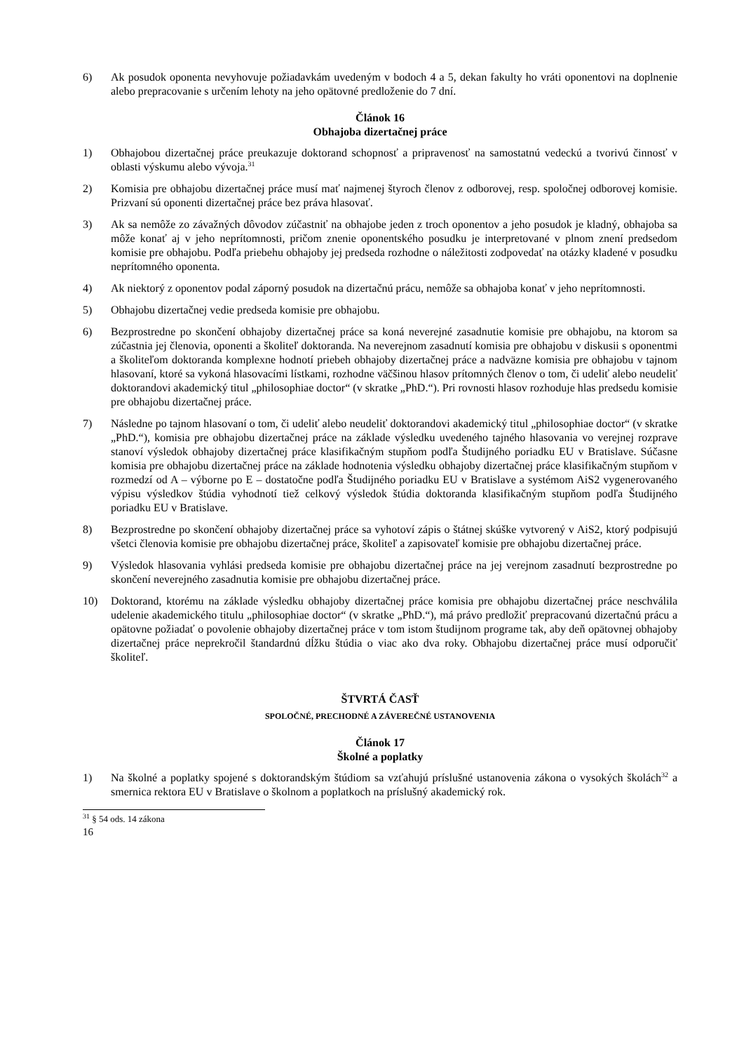6) Ak posudok oponenta nevyhovuje požiadavkám uvedeným v bodoch 4 a 5, dekan fakulty ho vráti oponentovi na doplnenie alebo prepracovanie s určením lehoty na jeho opätovné predloženie do 7 dní.
Článok 16
Obhajoba dizertačnej práce
1) Obhajobou dizertačnej práce preukazuje doktorand schopnosť a pripravenosť na samostatnú vedeckú a tvorivú činnosť v oblasti výskumu alebo vývoja.<sup>31</sup>
2) Komisia pre obhajobu dizertačnej práce musí mať najmenej štyroch členov z odborovej, resp. spoločnej odborovej komisie. Prizvaní sú oponenti dizertačnej práce bez práva hlasovať.
3) Ak sa nemôže zo závažných dôvodov zúčastniť na obhajobe jeden z troch oponentov a jeho posudok je kladný, obhajoba sa môže konať aj v jeho neprítomnosti, pričom znenie oponentského posudku je interpretované v plnom znení predsedom komisie pre obhajobu. Podľa priebehu obhajoby jej predseda rozhodne o náležitosti zodpovedať na otázky kladené v posudku neprítomného oponenta.
4) Ak niektorý z oponentov podal záporný posudok na dizertačnú prácu, nemôže sa obhajoba konať v jeho neprítomnosti.
5) Obhajobu dizertačnej vedie predseda komisie pre obhajobu.
6) Bezprostredne po skončení obhajoby dizertačnej práce sa koná neverejné zasadnutie komisie pre obhajobu, na ktorom sa zúčastnia jej členovia, oponenti a školiteľ doktoranda. Na neverejnom zasadnutí komisia pre obhajobu v diskusii s oponentmi a školiteľom doktoranda komplexne hodnotí priebeh obhajoby dizertačnej práce a nadväzne komisia pre obhajobu v tajnom hlasovaní, ktoré sa vykoná hlasovacími lístkami, rozhodne väčšinou hlasov prítomných členov o tom, či udeliť alebo neudeliť doktorandovi akademický titul „philosophiae doctor“ (v skratke „PhD.“). Pri rovnosti hlasov rozhoduje hlas predsedu komisie pre obhajobu dizertačnej práce.
7) Následne po tajnom hlasovaní o tom, či udeliť alebo neudeliť doktorandovi akademický titul „philosophiae doctor“ (v skratke „PhD.“), komisia pre obhajobu dizertačnej práce na základe výsledku uvedeného tajného hlasovania vo verejnej rozprave stanoví výsledok obhajoby dizertačnej práce klasifikačným stupňom podľa Študijného poriadku EU v Bratislave. Súčasne komisia pre obhajobu dizertačnej práce na základe hodnotenia výsledku obhajoby dizertačnej práce klasifikačným stupňom v rozmedzí od A – výborne po E – dostatočne podľa Študijného poriadku EU v Bratislave a systémom AiS2 vygenerovaného výpisu výsledkov štúdia vyhodnotí tiež celkový výsledok štúdia doktoranda klasifikačným stupňom podľa Študijného poriadku EU v Bratislave.
8) Bezprostredne po skončení obhajoby dizertačnej práce sa vyhotoví zápis o štátnej skúške vytvorený v AiS2, ktorý podpisujú všetci členovia komisie pre obhajobu dizertačnej práce, školiteľ a zapisovateľ komisie pre obhajobu dizertačnej práce.
9) Výsledok hlasovania vyhlási predseda komisie pre obhajobu dizertačnej práce na jej verejnom zasadnutí bezprostredne po skončení neverejného zasadnutia komisie pre obhajobu dizertačnej práce.
10) Doktorand, ktorému na základe výsledku obhajoby dizertačnej práce komisia pre obhajobu dizertačnej práce neschválila udelenie akademického titulu „philosophiae doctor“ (v skratke „PhD.“), má právo predložiť prepracovanú dizertačnú prácu a opätovne požiadať o povolenie obhajoby dizertačnej práce v tom istom študijnom programe tak, aby deň opätovnej obhajoby dizertačnej práce neprekročil štandardnú dĺžku štúdia o viac ako dva roky. Obhajobu dizertačnej práce musí odporučiť školiteľ.
ŠTVRTÁ ČASŤ
SPOLOČNÉ, PRECHODNÉ A ZÁVEREČNÉ USTANOVENIA
Článok 17
Školné a poplatky
1) Na školné a poplatky spojené s doktorandským štúdiom sa vzťahujú príslušné ustanovenia zákona o vysokých školách<sup>32</sup> a smernica rektora EU v Bratislave o školnom a poplatkoch na príslušný akademický rok.
<sup>31</sup> § 54 ods. 14 zákona
16